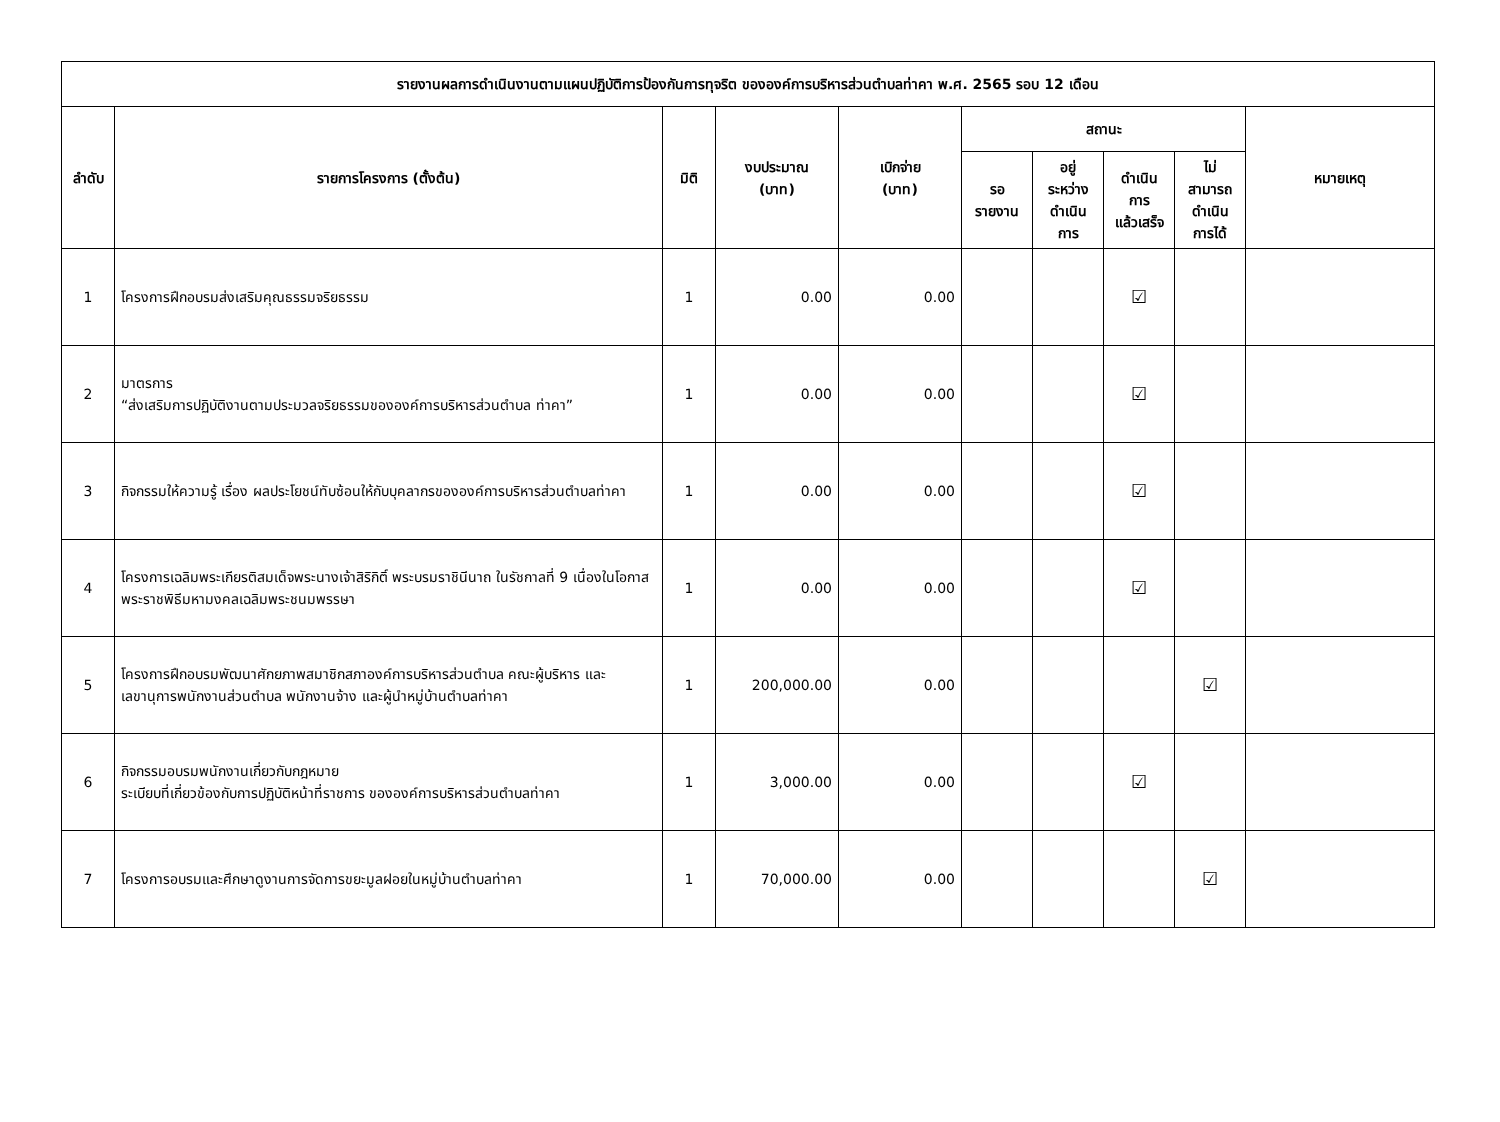| รายงานผลการดำเนินงานตามแผนปฏิบัติการป้องกันการทุจริต ขององค์การบริหารส่วนตำบลท่าคา พ.ศ. 2565 รอบ 12 เดือน | | | | | | | | | |
| --- | --- | --- | --- | --- | --- | --- | --- | --- | --- |
| ลำดับ | รายการโครงการ (ตั้งต้น) | มิติ | งบประมาณ (บาท) | เบิกจ่าย (บาท) | สถานะ | | | | หมายเหตุ |
| | | | | | รอ รายงาน | อยู่ ระหว่าง ดำเนิน การ | ดำเนิน การ แล้วเสร็จ | ไม่ สามารถ ดำเนิน การได้ | |
| 1 | โครงการฝึกอบรมส่งเสริมคุณธรรมจริยธรรม | 1 | 0.00 | 0.00 | | | ☑ | | |
| 2 | มาตรการ “ส่งเสริมการปฏิบัติงานตามประมวลจริยธรรมขององค์การบริหารส่วนตำบล ท่าคา” | 1 | 0.00 | 0.00 | | | ☑ | | |
| 3 | กิจกรรมให้ความรู้ เรื่อง ผลประโยชน์ทับซ้อนให้กับบุคลากรขององค์การบริหารส่วนตำบลท่าคา | 1 | 0.00 | 0.00 | | | ☑ | | |
| 4 | โครงการเฉลิมพระเกียรติสมเด็จพระนางเจ้าสิริกิติ์ พระบรมราชินีนาถ ในรัชกาลที่ 9 เนื่องในโอกาสพระราชพิธีมหามงคลเฉลิมพระชนมพรรษา | 1 | 0.00 | 0.00 | | | ☑ | | |
| 5 | โครงการฝึกอบรมพัฒนาศักยภาพสมาชิกสภาองค์การบริหารส่วนตำบล คณะผู้บริหาร และเลขานุการพนักงานส่วนตำบล พนักงานจ้าง และผู้นำหมู่บ้านตำบลท่าคา | 1 | 200,000.00 | 0.00 | | | | ☑ | |
| 6 | กิจกรรมอบรมพนักงานเกี่ยวกับกฎหมาย ระเบียบที่เกี่ยวข้องกับการปฏิบัติหน้าที่ราชการ ขององค์การบริหารส่วนตำบลท่าคา | 1 | 3,000.00 | 0.00 | | | ☑ | | |
| 7 | โครงการอบรมและศึกษาดูงานการจัดการขยะมูลฝอยในหมู่บ้านตำบลท่าคา | 1 | 70,000.00 | 0.00 | | | | ☑ | |